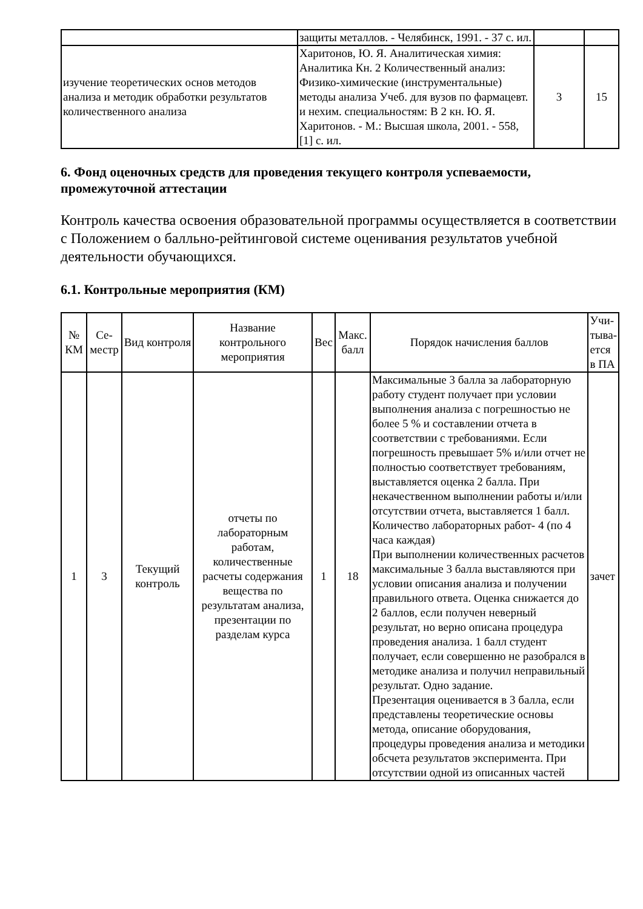| | защиты металлов. - Челябинск, 1991. - 37 с. ил. | | |
| изучение теоретических основ методов анализа и методик обработки результатов количественного анализа | Харитонов, Ю. Я. Аналитическая химия: Аналитика Кн. 2 Количественный анализ: Физико-химические (инструментальные) методы анализа Учеб. для вузов по фармацевт. и нехим. специальностям: В 2 кн. Ю. Я. Харитонов. - М.: Высшая школа, 2001. - 558,[1] с. ил. | 3 | 15 |
6. Фонд оценочных средств для проведения текущего контроля успеваемости, промежуточной аттестации
Контроль качества освоения образовательной программы осуществляется в соответствии с Положением о балльно-рейтинговой системе оценивания результатов учебной деятельности обучающихся.
6.1. Контрольные мероприятия (КМ)
| № КМ | Се-местр | Вид контроля | Название контрольного мероприятия | Вес | Макс. балл | Порядок начисления баллов | Учи-тыва-ется в ПА |
| --- | --- | --- | --- | --- | --- | --- | --- |
| 1 | 3 | Текущий контроль | отчеты по лабораторным работам, количественные расчеты содержания вещества по результатам анализа, презентации по разделам курса | 1 | 18 | Максимальные 3 балла за лабораторную работу студент получает при условии выполнения анализа с погрешностью не более 5 % и составлении отчета в соответствии с требованиями. Если погрешность превышает 5% и/или отчет не полностью соответствует требованиям, выставляется оценка 2 балла. При некачественном выполнении работы и/или отсутствии отчета, выставляется 1 балл. Количество лабораторных работ- 4 (по 4 часа каждая) При выполнении количественных расчетов максимальные 3 балла выставляются при условии описания анализа и получении правильного ответа. Оценка снижается до 2 баллов, если получен неверный результат, но верно описана процедура проведения анализа. 1 балл студент получает, если совершенно не разобрался в методике анализа и получил неправильный результат. Одно задание. Презентация оценивается в 3 балла, если представлены теоретические основы метода, описание оборудования, процедуры проведения анализа и методики обсчета результатов эксперимента. При отсутствии одной из описанных частей | зачет |